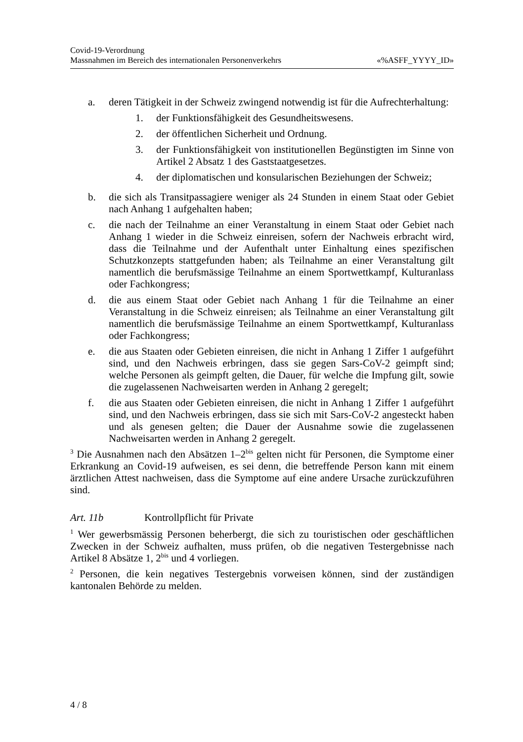Covid-19-Verordnung
Massnahmen im Bereich des internationalen Personenverkehrs «%ASFF_YYYY_ID»
a. deren Tätigkeit in der Schweiz zwingend notwendig ist für die Aufrechterhaltung:
1. der Funktionsfähigkeit des Gesundheitswesens.
2. der öffentlichen Sicherheit und Ordnung.
3. der Funktionsfähigkeit von institutionellen Begünstigten im Sinne von Artikel 2 Absatz 1 des Gaststaatgesetzes.
4. der diplomatischen und konsularischen Beziehungen der Schweiz;
b. die sich als Transitpassagiere weniger als 24 Stunden in einem Staat oder Gebiet nach Anhang 1 aufgehalten haben;
c. die nach der Teilnahme an einer Veranstaltung in einem Staat oder Gebiet nach Anhang 1 wieder in die Schweiz einreisen, sofern der Nachweis erbracht wird, dass die Teilnahme und der Aufenthalt unter Einhaltung eines spezifischen Schutzkonzepts stattgefunden haben; als Teilnahme an einer Veranstaltung gilt namentlich die berufsmässige Teilnahme an einem Sportwettkampf, Kulturanlass oder Fachkongress;
d. die aus einem Staat oder Gebiet nach Anhang 1 für die Teilnahme an einer Veranstaltung in die Schweiz einreisen; als Teilnahme an einer Veranstaltung gilt namentlich die berufsmässige Teilnahme an einem Sportwettkampf, Kulturanlass oder Fachkongress;
e. die aus Staaten oder Gebieten einreisen, die nicht in Anhang 1 Ziffer 1 aufgeführt sind, und den Nachweis erbringen, dass sie gegen Sars-CoV-2 geimpft sind; welche Personen als geimpft gelten, die Dauer, für welche die Impfung gilt, sowie die zugelassenen Nachweisarten werden in Anhang 2 geregelt;
f. die aus Staaten oder Gebieten einreisen, die nicht in Anhang 1 Ziffer 1 aufgeführt sind, und den Nachweis erbringen, dass sie sich mit Sars-CoV-2 angesteckt haben und als genesen gelten; die Dauer der Ausnahme sowie die zugelassenen Nachweisarten werden in Anhang 2 geregelt.
<sup>3</sup> Die Ausnahmen nach den Absätzen 1–2<sup>bis</sup> gelten nicht für Personen, die Symptome einer Erkrankung an Covid-19 aufweisen, es sei denn, die betreffende Person kann mit einem ärztlichen Attest nachweisen, dass die Symptome auf eine andere Ursache zurückzuführen sind.
Art. 11b Kontrollpflicht für Private
<sup>1</sup> Wer gewerbsmässig Personen beherbergt, die sich zu touristischen oder geschäftlichen Zwecken in der Schweiz aufhalten, muss prüfen, ob die negativen Testergebnisse nach Artikel 8 Absätze 1, 2<sup>bis</sup> und 4 vorliegen.
<sup>2</sup> Personen, die kein negatives Testergebnis vorweisen können, sind der zuständigen kantonalen Behörde zu melden.
4 / 8